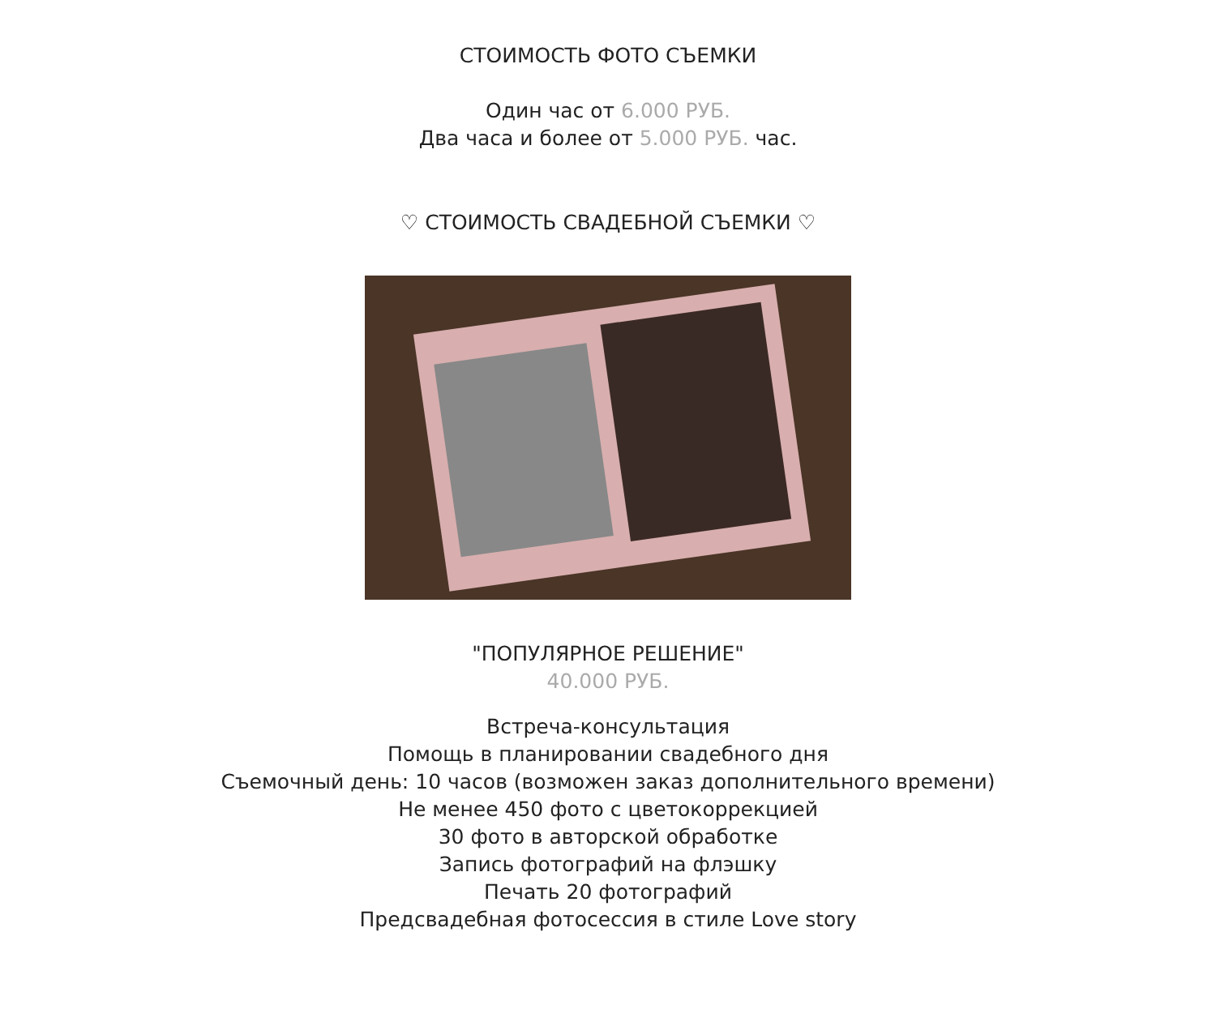СТОИМОСТЬ ФОТО СЪЕМКИ
Один час от 6.000 РУБ.
Два часа и более от 5.000 РУБ. час.
♡ СТОИМОСТЬ СВАДЕБНОЙ СЪЕМКИ ♡
"ПОПУЛЯРНОЕ РЕШЕНИЕ"
40.000 РУБ.
Встреча-консультация
Помощь в планировании свадебного дня
Съемочный день: 10 часов (возможен заказ дополнительного времени)
Не менее 450 фото с цветокоррекцией
30 фото в авторской обработке
Запись фотографий на флэшку
Печать 20 фотографий
Предсвадебная фотосессия в стиле Love story